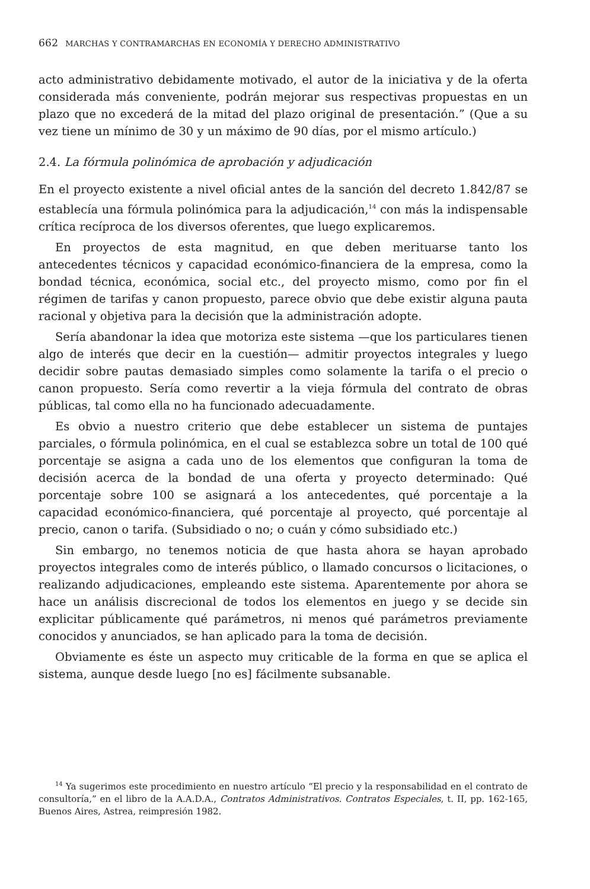662 MARCHAS Y CONTRAMARCHAS EN ECONOMÍA Y DERECHO ADMINISTRATIVO
acto administrativo debidamente motivado, el autor de la iniciativa y de la oferta considerada más conveniente, podrán mejorar sus respectivas propuestas en un plazo que no excederá de la mitad del plazo original de presentación.” (Que a su vez tiene un mínimo de 30 y un máximo de 90 días, por el mismo artículo.)
2.4. La fórmula polinómica de aprobación y adjudicación
En el proyecto existente a nivel oficial antes de la sanción del decreto 1.842/87 se establecía una fórmula polinómica para la adjudicación,<sup>14</sup> con más la indispensable crítica recíproca de los diversos oferentes, que luego explicaremos.
En proyectos de esta magnitud, en que deben merituarse tanto los antecedentes técnicos y capacidad económico-financiera de la empresa, como la bondad técnica, económica, social etc., del proyecto mismo, como por fin el régimen de tarifas y canon propuesto, parece obvio que debe existir alguna pauta racional y objetiva para la decisión que la administración adopte.
Sería abandonar la idea que motoriza este sistema —que los particulares tienen algo de interés que decir en la cuestión— admitir proyectos integrales y luego decidir sobre pautas demasiado simples como solamente la tarifa o el precio o canon propuesto. Sería como revertir a la vieja fórmula del contrato de obras públicas, tal como ella no ha funcionado adecuadamente.
Es obvio a nuestro criterio que debe establecer un sistema de puntajes parciales, o fórmula polinómica, en el cual se establezca sobre un total de 100 qué porcentaje se asigna a cada uno de los elementos que configuran la toma de decisión acerca de la bondad de una oferta y proyecto determinado: Qué porcentaje sobre 100 se asignará a los antecedentes, qué porcentaje a la capacidad económico-financiera, qué porcentaje al proyecto, qué porcentaje al precio, canon o tarifa. (Subsidiado o no; o cuán y cómo subsidiado etc.)
Sin embargo, no tenemos noticia de que hasta ahora se hayan aprobado proyectos integrales como de interés público, o llamado concursos o licitaciones, o realizando adjudicaciones, empleando este sistema. Aparentemente por ahora se hace un análisis discrecional de todos los elementos en juego y se decide sin explicitar públicamente qué parámetros, ni menos qué parámetros previamente conocidos y anunciados, se han aplicado para la toma de decisión.
Obviamente es éste un aspecto muy criticable de la forma en que se aplica el sistema, aunque desde luego [no es] fácilmente subsanable.
<sup>14</sup> Ya sugerimos este procedimiento en nuestro artículo “El precio y la responsabilidad en el contrato de consultoría,” en el libro de la A.A.D.A., Contratos Administrativos. Contratos Especiales, t. II, pp. 162-165, Buenos Aires, Astrea, reimpresión 1982.